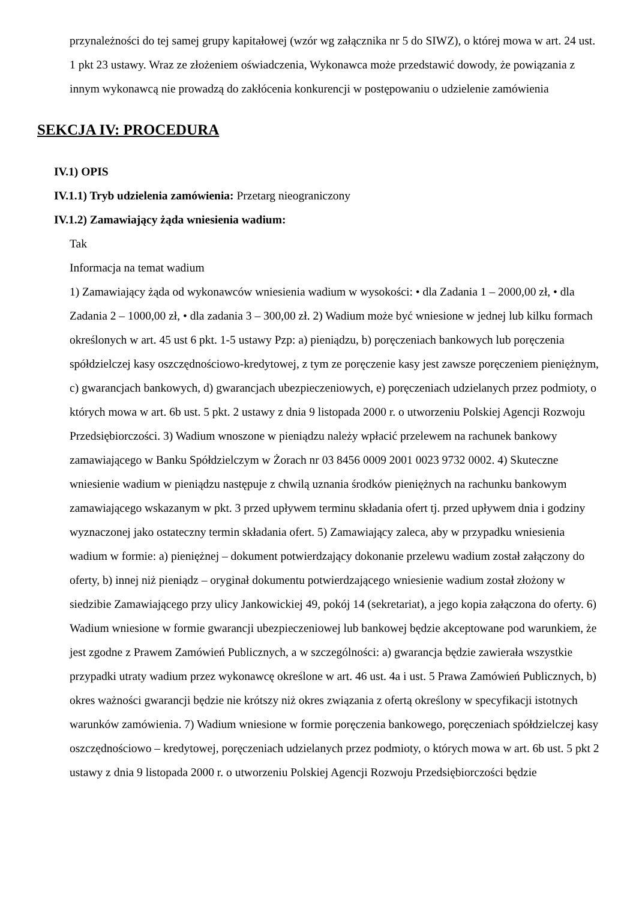przynależności do tej samej grupy kapitałowej (wzór wg załącznika nr 5 do SIWZ), o której mowa w art. 24 ust. 1 pkt 23 ustawy. Wraz ze złożeniem oświadczenia, Wykonawca może przedstawić dowody, że powiązania z innym wykonawcą nie prowadzą do zakłócenia konkurencji w postępowaniu o udzielenie zamówienia
SEKCJA IV: PROCEDURA
IV.1) OPIS
IV.1.1) Tryb udzielenia zamówienia: Przetarg nieograniczony
IV.1.2) Zamawiający żąda wniesienia wadium:
Tak
Informacja na temat wadium
1) Zamawiający żąda od wykonawców wniesienia wadium w wysokości: • dla Zadania 1 – 2000,00 zł, • dla Zadania 2 – 1000,00 zł, • dla zadania 3 – 300,00 zł. 2) Wadium może być wniesione w jednej lub kilku formach określonych w art. 45 ust 6 pkt. 1-5 ustawy Pzp: a) pieniądzu, b) poręczeniach bankowych lub poręczenia spółdzielczej kasy oszczędnościowo-kredytowej, z tym ze poręczenie kasy jest zawsze poręczeniem pieniężnym, c) gwarancjach bankowych, d) gwarancjach ubezpieczeniowych, e) poręczeniach udzielanych przez podmioty, o których mowa w art. 6b ust. 5 pkt. 2 ustawy z dnia 9 listopada 2000 r. o utworzeniu Polskiej Agencji Rozwoju Przedsiębiorczości. 3) Wadium wnoszone w pieniądzu należy wpłacić przelewem na rachunek bankowy zamawiającego w Banku Spółdzielczym w Żorach nr 03 8456 0009 2001 0023 9732 0002. 4) Skuteczne wniesienie wadium w pieniądzu następuje z chwilą uznania środków pieniężnych na rachunku bankowym zamawiającego wskazanym w pkt. 3 przed upływem terminu składania ofert tj. przed upływem dnia i godziny wyznaczonej jako ostateczny termin składania ofert. 5) Zamawiający zaleca, aby w przypadku wniesienia wadium w formie: a) pieniężnej – dokument potwierdzający dokonanie przelewu wadium został załączony do oferty, b) innej niż pieniądz – oryginał dokumentu potwierdzającego wniesienie wadium został złożony w siedzibie Zamawiającego przy ulicy Jankowickiej 49, pokój 14 (sekretariat), a jego kopia załączona do oferty. 6) Wadium wniesione w formie gwarancji ubezpieczeniowej lub bankowej będzie akceptowane pod warunkiem, że jest zgodne z Prawem Zamówień Publicznych, a w szczególności: a) gwarancja będzie zawierała wszystkie przypadki utraty wadium przez wykonawcę określone w art. 46 ust. 4a i ust. 5 Prawa Zamówień Publicznych, b) okres ważności gwarancji będzie nie krótszy niż okres związania z ofertą określony w specyfikacji istotnych warunków zamówienia. 7) Wadium wniesione w formie poręczenia bankowego, poręczeniach spółdzielczej kasy oszczędnościowo – kredytowej, poręczeniach udzielanych przez podmioty, o których mowa w art. 6b ust. 5 pkt 2 ustawy z dnia 9 listopada 2000 r. o utworzeniu Polskiej Agencji Rozwoju Przedsiębiorczości będzie